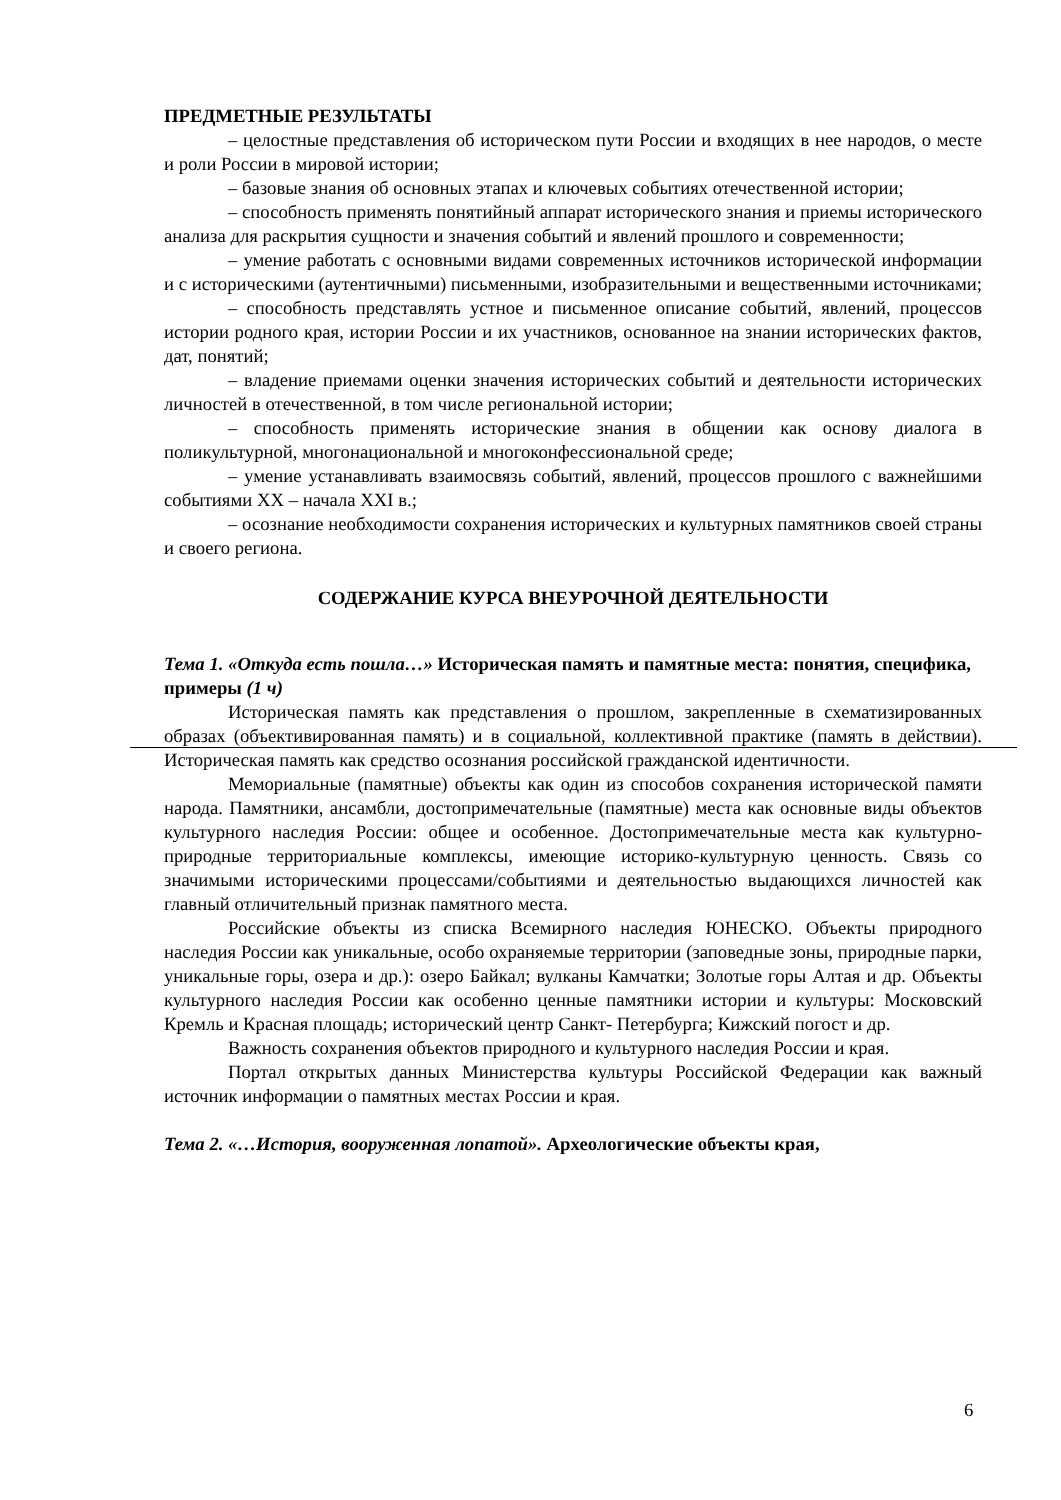ПРЕДМЕТНЫЕ РЕЗУЛЬТАТЫ
– целостные представления об историческом пути России и входящих в нее народов, о месте и роли России в мировой истории;
– базовые знания об основных этапах и ключевых событиях отечественной истории;
– способность применять понятийный аппарат исторического знания и приемы исторического анализа для раскрытия сущности и значения событий и явлений прошлого и современности;
– умение работать с основными видами современных источников исторической информации и с историческими (аутентичными) письменными, изобразительными и вещественными источниками;
– способность представлять устное и письменное описание событий, явлений, процессов истории родного края, истории России и их участников, основанное на знании исторических фактов, дат, понятий;
– владение приемами оценки значения исторических событий и деятельности исторических личностей в отечественной, в том числе региональной истории;
– способность применять исторические знания в общении как основу диалога в поликультурной, многонациональной и многоконфессиональной среде;
– умение устанавливать взаимосвязь событий, явлений, процессов прошлого с важнейшими событиями XX – начала XXI в.;
– осознание необходимости сохранения исторических и культурных памятников своей страны и своего региона.
СОДЕРЖАНИЕ КУРСА ВНЕУРОЧНОЙ ДЕЯТЕЛЬНОСТИ
Тема 1. «Откуда есть пошла…» Историческая память и памятные места: понятия, специфика, примеры (1 ч)
Историческая память как представления о прошлом, закрепленные в схематизированных образах (объективированная память) и в социальной, коллективной практике (память в действии). Историческая память как средство осознания российской гражданской идентичности.
Мемориальные (памятные) объекты как один из способов сохранения исторической памяти народа. Памятники, ансамбли, достопримечательные (памятные) места как основные виды объектов культурного наследия России: общее и особенное. Достопримечательные места как культурно-природные территориальные комплексы, имеющие историко-культурную ценность. Связь со значимыми историческими процессами/событиями и деятельностью выдающихся личностей как главный отличительный признак памятного места.
Российские объекты из списка Всемирного наследия ЮНЕСКО. Объекты природного наследия России как уникальные, особо охраняемые территории (заповедные зоны, природные парки, уникальные горы, озера и др.): озеро Байкал; вулканы Камчатки; Золотые горы Алтая и др. Объекты культурного наследия России как особенно ценные памятники истории и культуры: Московский Кремль и Красная площадь; исторический центр Санкт- Петербурга; Кижский погост и др.
Важность сохранения объектов природного и культурного наследия России и края.
Портал открытых данных Министерства культуры Российской Федерации как важный источник информации о памятных местах России и края.
Тема 2. «…История, вооруженная лопатой». Археологические объекты края,
6